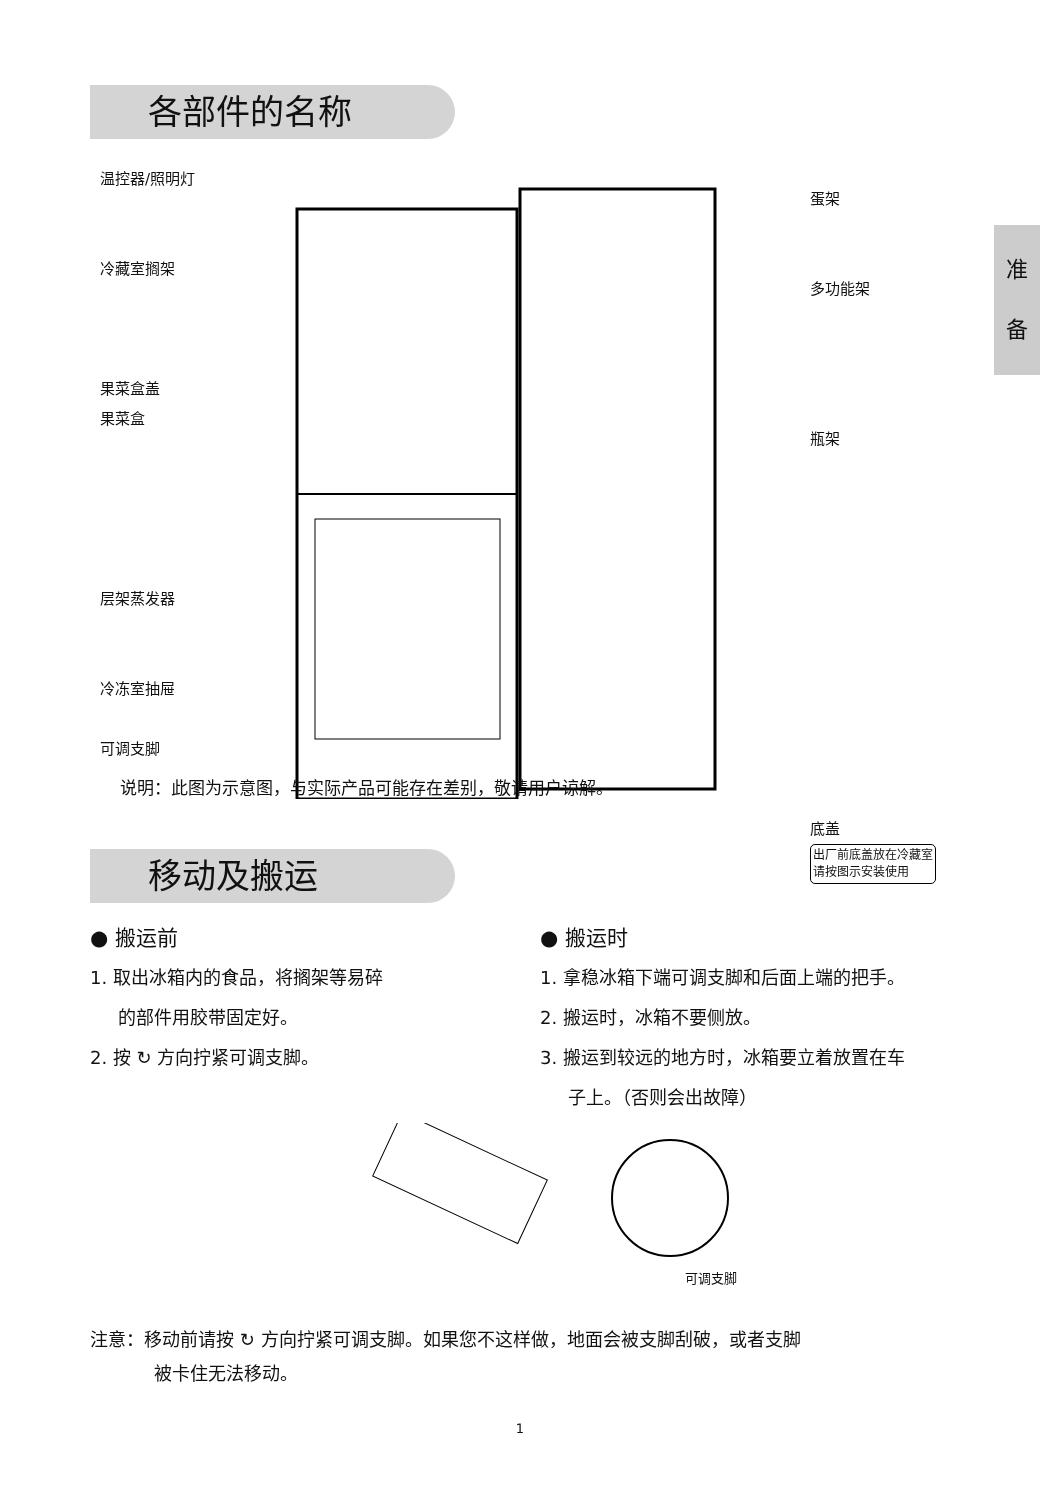准
备
各部件的名称
温控器/照明灯
冷藏室搁架
果菜盒盖
果菜盒
层架蒸发器
冷冻室抽屉
可调支脚
蛋架
多功能架
瓶架
底盖
出厂前底盖放在冷藏室
请按图示安装使用
说明：此图为示意图，与实际产品可能存在差别，敬请用户谅解。
移动及搬运
● 搬运前
1. 取出冰箱内的食品，将搁架等易碎
的部件用胶带固定好。
2. 按 ↻ 方向拧紧可调支脚。
● 搬运时
1. 拿稳冰箱下端可调支脚和后面上端的把手。
2. 搬运时，冰箱不要侧放。
3. 搬运到较远的地方时，冰箱要立着放置在车
子上。（否则会出故障）
可调支脚
注意：移动前请按 ↻ 方向拧紧可调支脚。如果您不这样做，地面会被支脚刮破，或者支脚
被卡住无法移动。
1